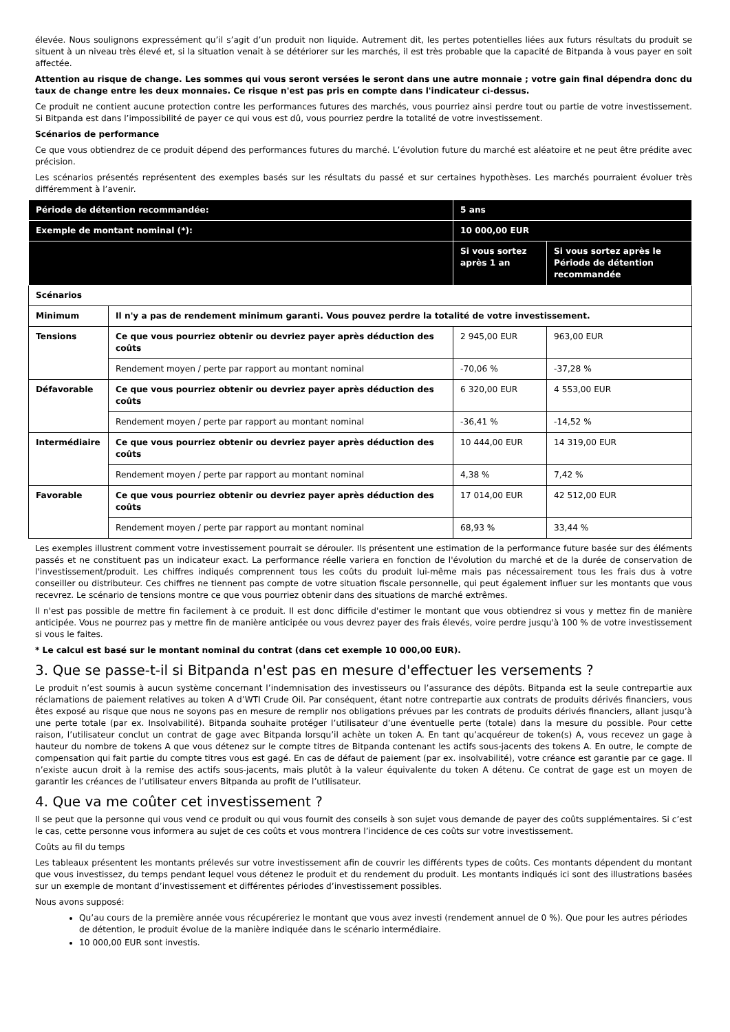élevée. Nous soulignons expressément qu’il s’agit d’un produit non liquide. Autrement dit, les pertes potentielles liées aux futurs résultats du produit se situent à un niveau très élevé et, si la situation venait à se détériorer sur les marchés, il est très probable que la capacité de Bitpanda à vous payer en soit affectée.
Attention au risque de change. Les sommes qui vous seront versées le seront dans une autre monnaie ; votre gain final dépendra donc du taux de change entre les deux monnaies. Ce risque n'est pas pris en compte dans l'indicateur ci-dessus.
Ce produit ne contient aucune protection contre les performances futures des marchés, vous pourriez ainsi perdre tout ou partie de votre investissement. Si Bitpanda est dans l’impossibilité de payer ce qui vous est dû, vous pourriez perdre la totalité de votre investissement.
Scénarios de performance
Ce que vous obtiendrez de ce produit dépend des performances futures du marché. L’évolution future du marché est aléatoire et ne peut être prédite avec précision.
Les scénarios présentés représentent des exemples basés sur les résultats du passé et sur certaines hypothèses. Les marchés pourraient évoluer très différemment à l’avenir.
| Période de détention recommandée: | | 5 ans | |
| Exemple de montant nominal (*): | | 10 000,00 EUR | |
| | | Si vous sortez après 1 an | Si vous sortez après le Période de détention recommandée |
| Scénarios | | | |
| Minimum | Il n'y a pas de rendement minimum garanti. Vous pouvez perdre la totalité de votre investissement. | | |
| Tensions | Ce que vous pourriez obtenir ou devriez payer après déduction des coûts | 2 945,00 EUR | 963,00 EUR |
| | Rendement moyen / perte par rapport au montant nominal | -70,06 % | -37,28 % |
| Défavorable | Ce que vous pourriez obtenir ou devriez payer après déduction des coûts | 6 320,00 EUR | 4 553,00 EUR |
| | Rendement moyen / perte par rapport au montant nominal | -36,41 % | -14,52 % |
| Intermédiaire | Ce que vous pourriez obtenir ou devriez payer après déduction des coûts | 10 444,00 EUR | 14 319,00 EUR |
| | Rendement moyen / perte par rapport au montant nominal | 4,38 % | 7,42 % |
| Favorable | Ce que vous pourriez obtenir ou devriez payer après déduction des coûts | 17 014,00 EUR | 42 512,00 EUR |
| | Rendement moyen / perte par rapport au montant nominal | 68,93 % | 33,44 % |
Les exemples illustrent comment votre investissement pourrait se dérouler. Ils présentent une estimation de la performance future basée sur des éléments passés et ne constituent pas un indicateur exact. La performance réelle variera en fonction de l'évolution du marché et de la durée de conservation de l'investissement/produit. Les chiffres indiqués comprennent tous les coûts du produit lui-même mais pas nécessairement tous les frais dus à votre conseiller ou distributeur. Ces chiffres ne tiennent pas compte de votre situation fiscale personnelle, qui peut également influer sur les montants que vous recevrez. Le scénario de tensions montre ce que vous pourriez obtenir dans des situations de marché extrêmes.
Il n'est pas possible de mettre fin facilement à ce produit. Il est donc difficile d'estimer le montant que vous obtiendrez si vous y mettez fin de manière anticipée. Vous ne pourrez pas y mettre fin de manière anticipée ou vous devrez payer des frais élevés, voire perdre jusqu'à 100 % de votre investissement si vous le faites.
* Le calcul est basé sur le montant nominal du contrat (dans cet exemple 10 000,00 EUR).
3. Que se passe-t-il si Bitpanda n'est pas en mesure d'effectuer les versements ?
Le produit n’est soumis à aucun système concernant l’indemnisation des investisseurs ou l’assurance des dépôts. Bitpanda est la seule contrepartie aux réclamations de paiement relatives au token A d’WTI Crude Oil. Par conséquent, étant notre contrepartie aux contrats de produits dérivés financiers, vous êtes exposé au risque que nous ne soyons pas en mesure de remplir nos obligations prévues par les contrats de produits dérivés financiers, allant jusqu’à une perte totale (par ex. Insolvabilité). Bitpanda souhaite protéger l’utilisateur d’une éventuelle perte (totale) dans la mesure du possible. Pour cette raison, l’utilisateur conclut un contrat de gage avec Bitpanda lorsqu’il achète un token A. En tant qu’acquéreur de token(s) A, vous recevez un gage à hauteur du nombre de tokens A que vous détenez sur le compte titres de Bitpanda contenant les actifs sous-jacents des tokens A. En outre, le compte de compensation qui fait partie du compte titres vous est gagé. En cas de défaut de paiement (par ex. insolvabilité), votre créance est garantie par ce gage. Il n’existe aucun droit à la remise des actifs sous-jacents, mais plutôt à la valeur équivalente du token A détenu. Ce contrat de gage est un moyen de garantir les créances de l’utilisateur envers Bitpanda au profit de l’utilisateur.
4. Que va me coûter cet investissement ?
Il se peut que la personne qui vous vend ce produit ou qui vous fournit des conseils à son sujet vous demande de payer des coûts supplémentaires. Si c’est le cas, cette personne vous informera au sujet de ces coûts et vous montrera l’incidence de ces coûts sur votre investissement.
Coûts au fil du temps
Les tableaux présentent les montants prélevés sur votre investissement afin de couvrir les différents types de coûts. Ces montants dépendent du montant que vous investissez, du temps pendant lequel vous détenez le produit et du rendement du produit. Les montants indiqués ici sont des illustrations basées sur un exemple de montant d’investissement et différentes périodes d’investissement possibles.
Nous avons supposé:
Qu’au cours de la première année vous récupéreriez le montant que vous avez investi (rendement annuel de 0 %). Que pour les autres périodes de détention, le produit évolue de la manière indiquée dans le scénario intermédiaire.
10 000,00 EUR sont investis.